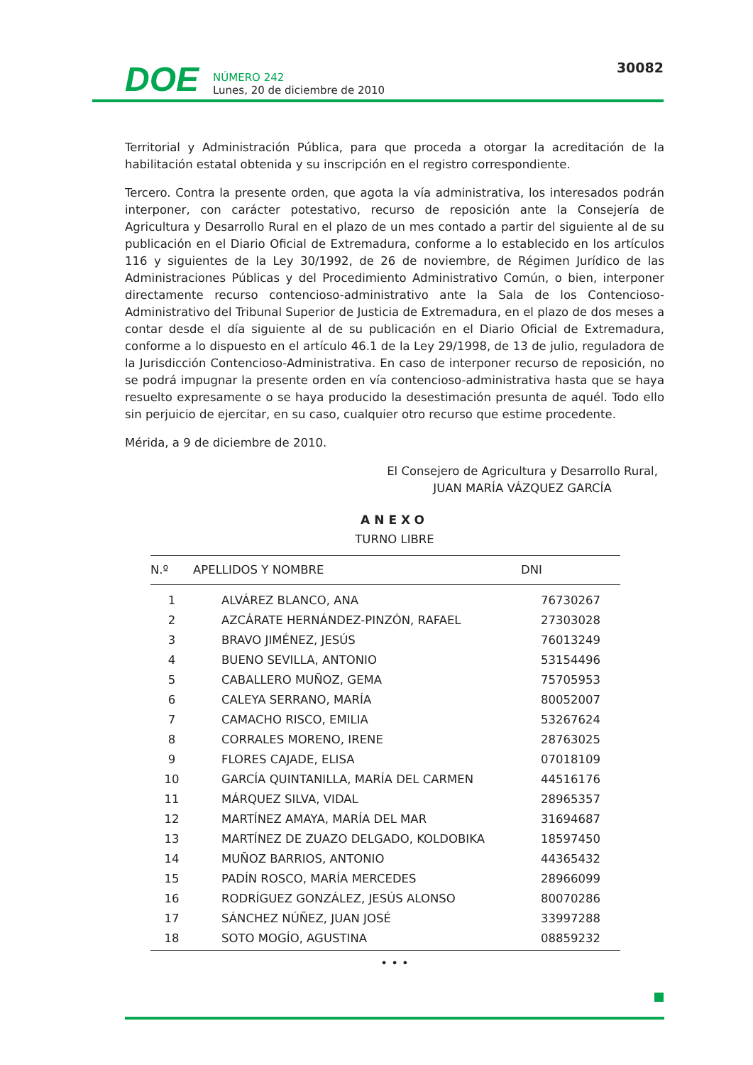DOE
NÚMERO 242
Lunes, 20 de diciembre de 2010
30082
Territorial y Administración Pública, para que proceda a otorgar la acreditación de la habilitación estatal obtenida y su inscripción en el registro correspondiente.
Tercero. Contra la presente orden, que agota la vía administrativa, los interesados podrán interponer, con carácter potestativo, recurso de reposición ante la Consejería de Agricultura y Desarrollo Rural en el plazo de un mes contado a partir del siguiente al de su publicación en el Diario Oficial de Extremadura, conforme a lo establecido en los artículos 116 y siguientes de la Ley 30/1992, de 26 de noviembre, de Régimen Jurídico de las Administraciones Públicas y del Procedimiento Administrativo Común, o bien, interponer directamente recurso contencioso-administrativo ante la Sala de los Contencioso-Administrativo del Tribunal Superior de Justicia de Extremadura, en el plazo de dos meses a contar desde el día siguiente al de su publicación en el Diario Oficial de Extremadura, conforme a lo dispuesto en el artículo 46.1 de la Ley 29/1998, de 13 de julio, reguladora de la Jurisdicción Contencioso-Administrativa. En caso de interponer recurso de reposición, no se podrá impugnar la presente orden en vía contencioso-administrativa hasta que se haya resuelto expresamente o se haya producido la desestimación presunta de aquél. Todo ello sin perjuicio de ejercitar, en su caso, cualquier otro recurso que estime procedente.
Mérida, a 9 de diciembre de 2010.
El Consejero de Agricultura y Desarrollo Rural,
JUAN MARÍA VÁZQUEZ GARCÍA
ANEXO
TURNO LIBRE
| N.º | APELLIDOS Y NOMBRE | DNI |
| --- | --- | --- |
| 1 | ALVÁREZ BLANCO, ANA | 76730267 |
| 2 | AZCÁRATE HERNÁNDEZ-PINZÓN, RAFAEL | 27303028 |
| 3 | BRAVO JIMÉNEZ, JESÚS | 76013249 |
| 4 | BUENO SEVILLA, ANTONIO | 53154496 |
| 5 | CABALLERO MUÑOZ, GEMA | 75705953 |
| 6 | CALEYA SERRANO, MARÍA | 80052007 |
| 7 | CAMACHO RISCO, EMILIA | 53267624 |
| 8 | CORRALES MORENO, IRENE | 28763025 |
| 9 | FLORES CAJADE, ELISA | 07018109 |
| 10 | GARCÍA QUINTANILLA, MARÍA DEL CARMEN | 44516176 |
| 11 | MÁRQUEZ SILVA, VIDAL | 28965357 |
| 12 | MARTÍNEZ AMAYA, MARÍA DEL MAR | 31694687 |
| 13 | MARTÍNEZ DE ZUAZO DELGADO, KOLDOBIKA | 18597450 |
| 14 | MUÑOZ BARRIOS, ANTONIO | 44365432 |
| 15 | PADÍN ROSCO, MARÍA MERCEDES | 28966099 |
| 16 | RODRÍGUEZ GONZÁLEZ, JESÚS ALONSO | 80070286 |
| 17 | SÁNCHEZ NÚÑEZ, JUAN JOSÉ | 33997288 |
| 18 | SOTO MOGÍO, AGUSTINA | 08859232 |
• • •